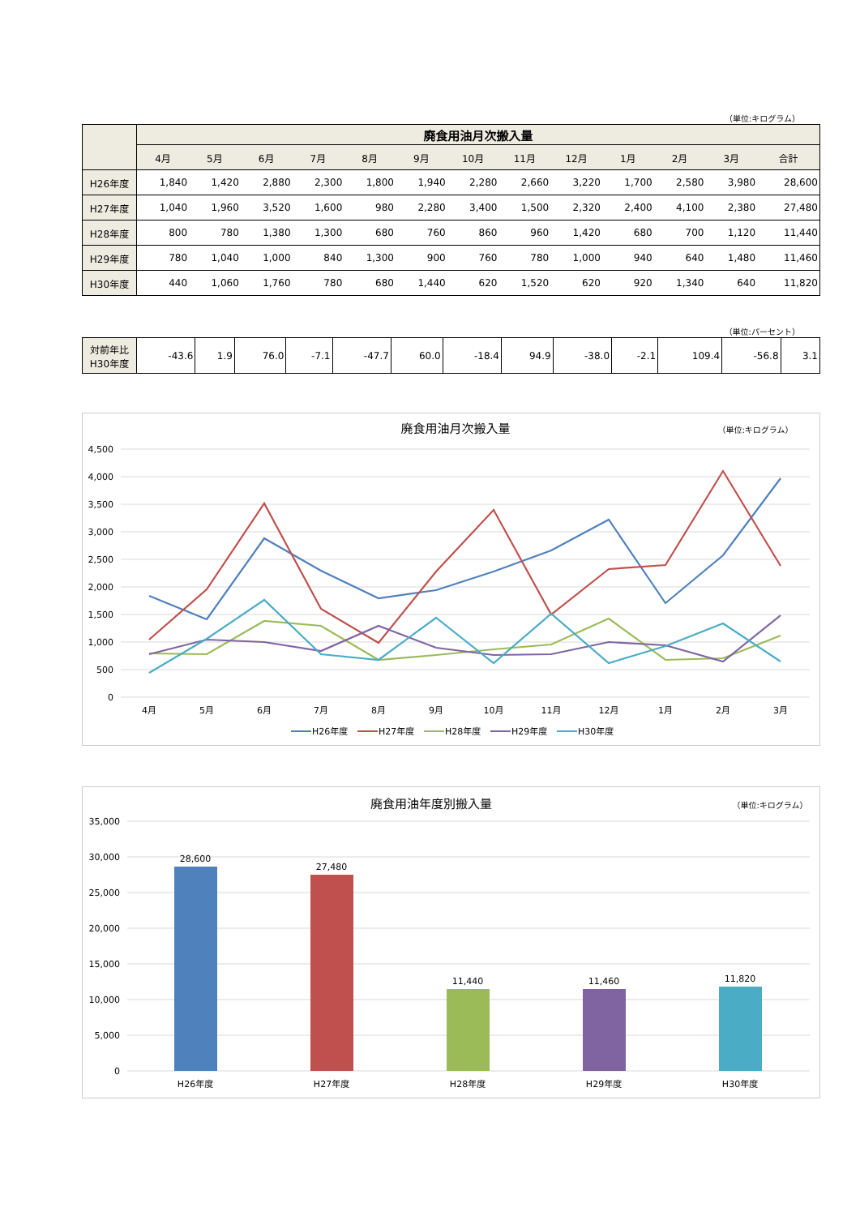（単位:キログラム）
| | 廃食用油月次搬入量 | | | | | | | | | | | | |
| | 4月 | 5月 | 6月 | 7月 | 8月 | 9月 | 10月 | 11月 | 12月 | 1月 | 2月 | 3月 | 合計 |
| H26年度 | 1,840 | 1,420 | 2,880 | 2,300 | 1,800 | 1,940 | 2,280 | 2,660 | 3,220 | 1,700 | 2,580 | 3,980 | 28,600 |
| H27年度 | 1,040 | 1,960 | 3,520 | 1,600 | 980 | 2,280 | 3,400 | 1,500 | 2,320 | 2,400 | 4,100 | 2,380 | 27,480 |
| H28年度 | 800 | 780 | 1,380 | 1,300 | 680 | 760 | 860 | 960 | 1,420 | 680 | 700 | 1,120 | 11,440 |
| H29年度 | 780 | 1,040 | 1,000 | 840 | 1,300 | 900 | 760 | 780 | 1,000 | 940 | 640 | 1,480 | 11,460 |
| H30年度 | 440 | 1,060 | 1,760 | 780 | 680 | 1,440 | 620 | 1,520 | 620 | 920 | 1,340 | 640 | 11,820 |
（単位:パーセント）
| 対前年比 H30年度 | -43.6 | 1.9 | 76.0 | -7.1 | -47.7 | 60.0 | -18.4 | 94.9 | -38.0 | -2.1 | 109.4 | -56.8 | 3.1 |
廃食用油月次搬入量
（単位:キログラム）
4,500
4,000
3,500
3,000
2,500
2,000
1,500
1,000
500
0
4月
5月
6月
7月
8月
9月
10月
11月
12月
1月
2月
3月
H26年度
H27年度
H28年度
H29年度
H30年度
廃食用油年度別搬入量
（単位:キログラム）
35,000
30,000
25,000
20,000
15,000
10,000
5,000
0
28,600
27,480
11,440
11,460
11,820
H26年度
H27年度
H28年度
H29年度
H30年度